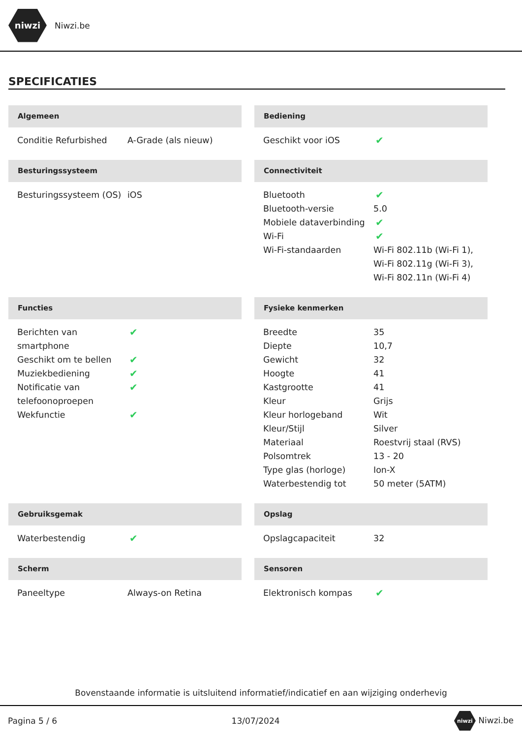niwzi
Niwzi.be
SPECIFICATIES
Algemeen
| Conditie Refurbished | A-Grade (als nieuw) |
Bediening
| Geschikt voor iOS | ✔ |
Besturingssysteem
| Besturingssysteem (OS) | iOS |
Connectiviteit
| Bluetooth | ✔ |
| Bluetooth-versie | 5.0 |
| Mobiele dataverbinding | ✔ |
| Wi-Fi | ✔ |
| Wi-Fi-standaarden | Wi-Fi 802.11b (Wi-Fi 1), Wi-Fi 802.11g (Wi-Fi 3), Wi-Fi 802.11n (Wi-Fi 4) |
Functies
| Berichten van smartphone | ✔ |
| Geschikt om te bellen | ✔ |
| Muziekbediening | ✔ |
| Notificatie van telefoonoproepen | ✔ |
| Wekfunctie | ✔ |
Fysieke kenmerken
| Breedte | 35 |
| Diepte | 10,7 |
| Gewicht | 32 |
| Hoogte | 41 |
| Kastgrootte | 41 |
| Kleur | Grijs |
| Kleur horlogeband | Wit |
| Kleur/Stijl | Silver |
| Materiaal | Roestvrij staal (RVS) |
| Polsomtrek | 13 - 20 |
| Type glas (horloge) | Ion-X |
| Waterbestendig tot | 50 meter (5ATM) |
Gebruiksgemak
| Waterbestendig | ✔ |
Opslag
| Opslagcapaciteit | 32 |
Scherm
| Paneeltype | Always-on Retina |
Sensoren
| Elektronisch kompas | ✔ |
Bovenstaande informatie is uitsluitend informatief/indicatief en aan wijziging onderhevig
Pagina 5 / 6 13/07/2024 niwzi Niwzi.be